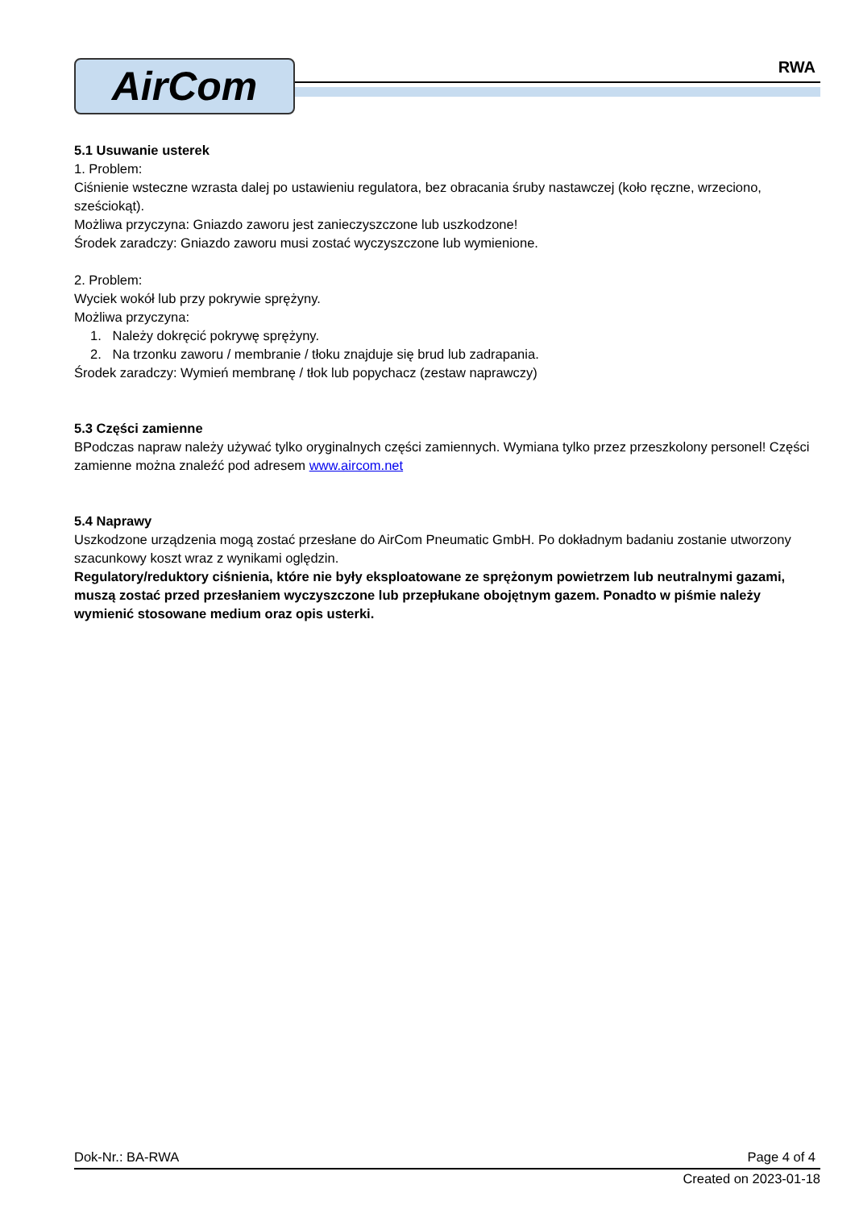AirCom RWA
5.1 Usuwanie usterek
1. Problem:
Ciśnienie wsteczne wzrasta dalej po ustawieniu regulatora, bez obracania śruby nastawczej (koło ręczne, wrzeciono, sześciokąt).
Możliwa przyczyna: Gniazdo zaworu jest zanieczyszczone lub uszkodzone!
Środek zaradczy: Gniazdo zaworu musi zostać wyczyszczone lub wymienione.
2. Problem:
Wyciek wokół lub przy pokrywie sprężyny.
Możliwa przyczyna:
1. Należy dokręcić pokrywę sprężyny.
2. Na trzonku zaworu / membranie / tłoku znajduje się brud lub zadrapania.
Środek zaradczy: Wymień membranę / tłok lub popychacz (zestaw naprawczy)
5.3 Części zamienne
BPodczas napraw należy używać tylko oryginalnych części zamiennych. Wymiana tylko przez przeszkolony personel! Części zamienne można znaleźć pod adresem www.aircom.net
5.4 Naprawy
Uszkodzone urządzenia mogą zostać przesłane do AirCom Pneumatic GmbH. Po dokładnym badaniu zostanie utworzony szacunkowy koszt wraz z wynikami oględzin.
Regulatory/reduktory ciśnienia, które nie były eksploatowane ze sprężonym powietrzem lub neutralnymi gazami, muszą zostać przed przesłaniem wyczyszczone lub przepłukane obojętnym gazem. Ponadto w piśmie należy wymienić stosowane medium oraz opis usterki.
Dok-Nr.: BA-RWA Page 4 of 4
Created on 2023-01-18